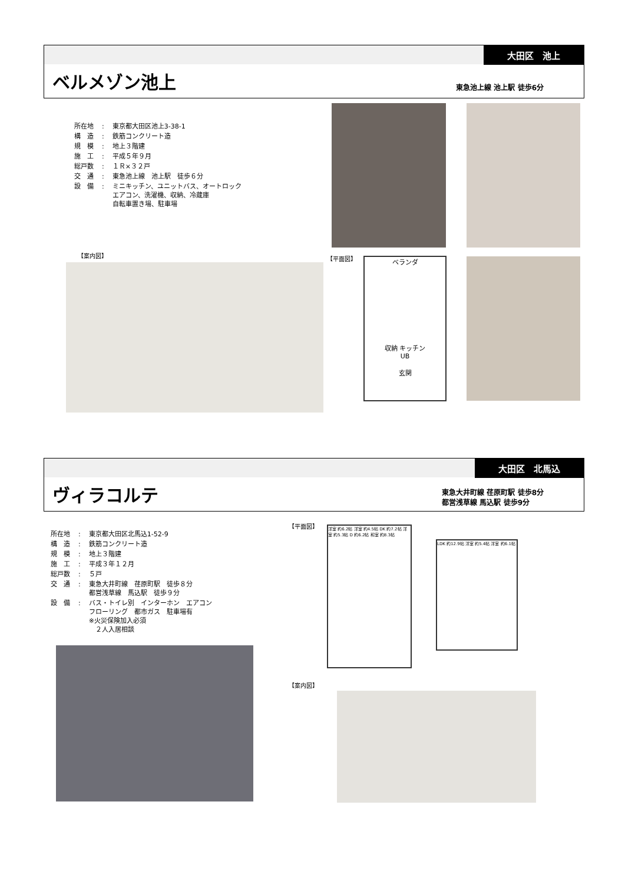大田区　池上
ベルメゾン池上 東急池上線 池上駅 徒歩6分
| 所在地 | : | 東京都大田区池上3-38-1 |
| 構 造 | : | 鉄筋コンクリート造 |
| 規 模 | : | 地上３階建 |
| 施 工 | : | 平成５年９月 |
| 総戸数 | : | １Ｒ×３２戸 |
| 交 通 | : | 東急池上線 池上駅 徒歩６分 |
| 設 備 | : | ミニキッチン、ユニットバス、オートロック エアコン、洗濯機、収納、冷蔵庫 自転車置き場、駐車場 |
【案内図】 【平面図】
ベランダ
収納 キッチン
UB
玄関
大田区　北馬込
ヴィラコルテ
東急大井町線 荏原町駅 徒歩8分
都営浅草線 馬込駅 徒歩9分
| 所在地 | : | 東京都大田区北馬込1-52-9 |
| 構 造 | : | 鉄筋コンクリート造 |
| 規 模 | : | 地上３階建 |
| 施 工 | : | 平成３年１２月 |
| 総戸数 | : | ５戸 |
| 交 通 | : | 東急大井町線 荏原町駅 徒歩８分 都営浅草線 馬込駅 徒歩９分 |
| 設 備 | : | バス・トイレ別 インターホン エアコン フローリング 都市ガス 駐車場有 ※火災保険加入必須 ２人入居相談 |
【平面図】
洋室 約6.2帖 洋室 約4.5帖 DK 約7.2帖 洋室 約5.3帖 D 約6.2帖 和室 約8.3帖
LDK 約12.9帖 洋室 約5.4帖 洋室 約6.1帖
【案内図】